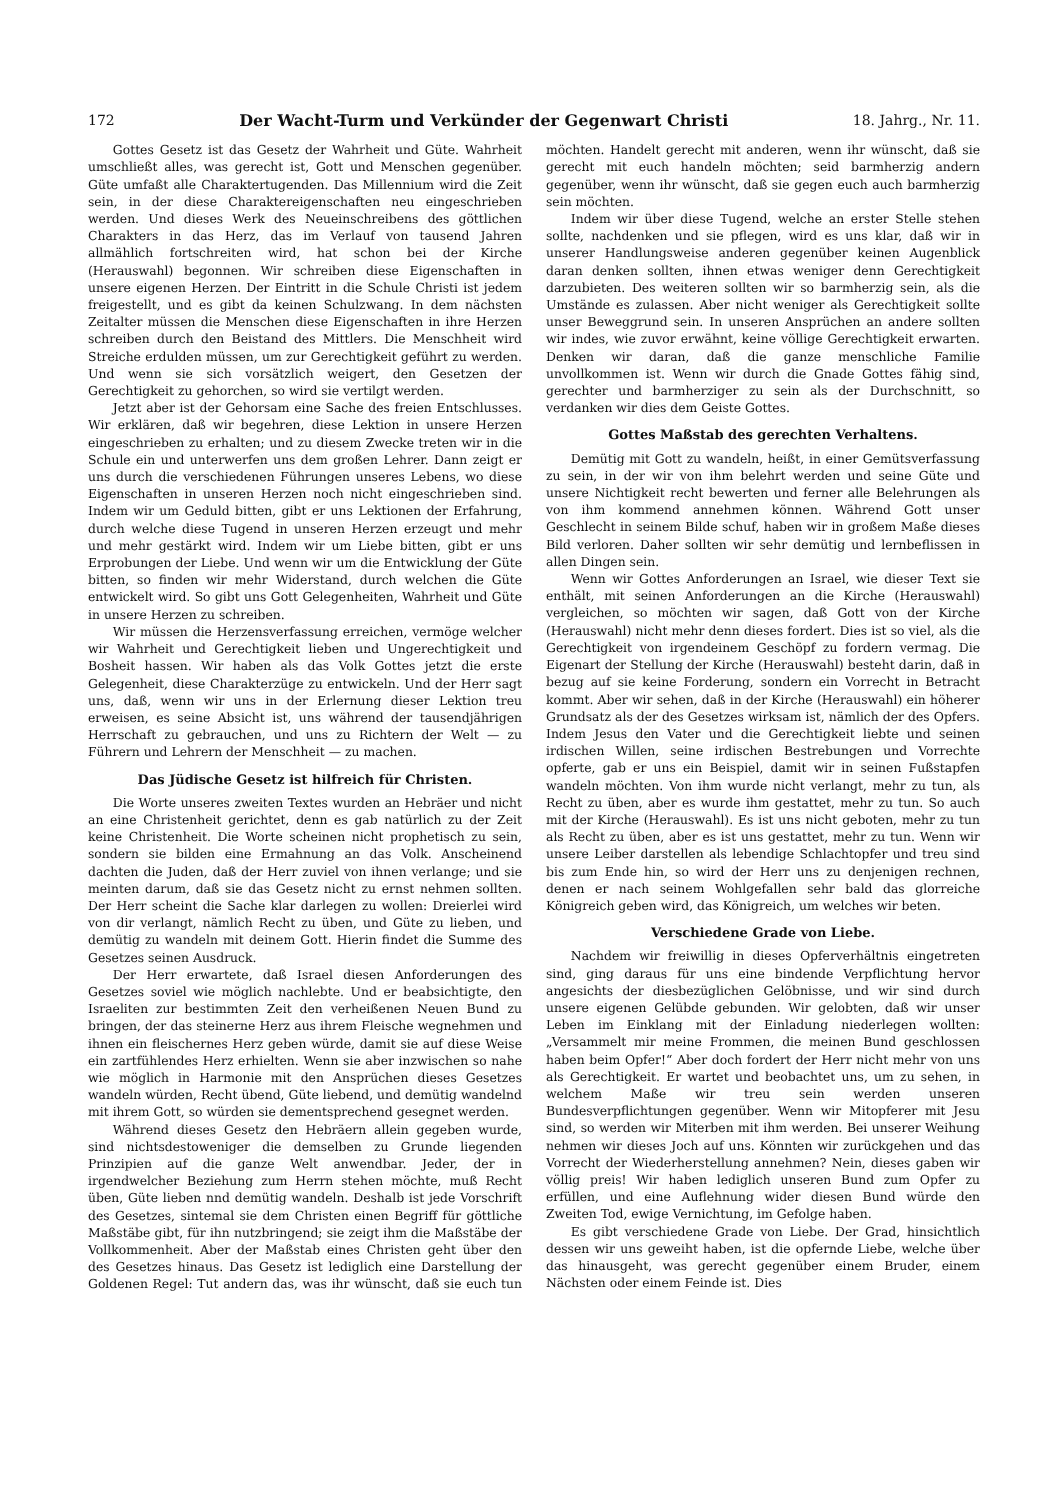172 Der Wacht-Turm und Verkünder der Gegenwart Christi 18. Jahrg., Nr. 11.
Gottes Gesetz ist das Gesetz der Wahrheit und Güte. Wahrheit umschließt alles, was gerecht ist, Gott und Menschen gegenüber. Güte umfaßt alle Charaktertugenden. Das Millennium wird die Zeit sein, in der diese Charaktereigenschaften neu eingeschrieben werden. Und dieses Werk des Neueinschreibens des göttlichen Charakters in das Herz, das im Verlauf von tausend Jahren allmählich fortschreiten wird, hat schon bei der Kirche (Herauswahl) begonnen. Wir schreiben diese Eigenschaften in unsere eigenen Herzen. Der Eintritt in die Schule Christi ist jedem freigestellt, und es gibt da keinen Schulzwang. In dem nächsten Zeitalter müssen die Menschen diese Eigenschaften in ihre Herzen schreiben durch den Beistand des Mittlers. Die Menschheit wird Streiche erdulden müssen, um zur Gerechtigkeit geführt zu werden. Und wenn sie sich vorsätzlich weigert, den Gesetzen der Gerechtigkeit zu gehorchen, so wird sie vertilgt werden.
Jetzt aber ist der Gehorsam eine Sache des freien Entschlusses. Wir erklären, daß wir begehren, diese Lektion in unsere Herzen eingeschrieben zu erhalten; und zu diesem Zwecke treten wir in die Schule ein und unterwerfen uns dem großen Lehrer. Dann zeigt er uns durch die verschiedenen Führungen unseres Lebens, wo diese Eigenschaften in unseren Herzen noch nicht eingeschrieben sind. Indem wir um Geduld bitten, gibt er uns Lektionen der Erfahrung, durch welche diese Tugend in unseren Herzen erzeugt und mehr und mehr gestärkt wird. Indem wir um Liebe bitten, gibt er uns Erprobungen der Liebe. Und wenn wir um die Entwicklung der Güte bitten, so finden wir mehr Widerstand, durch welchen die Güte entwickelt wird. So gibt uns Gott Gelegenheiten, Wahrheit und Güte in unsere Herzen zu schreiben.
Wir müssen die Herzensverfassung erreichen, vermöge welcher wir Wahrheit und Gerechtigkeit lieben und Ungerechtigkeit und Bosheit hassen. Wir haben als das Volk Gottes jetzt die erste Gelegenheit, diese Charakterzüge zu entwickeln. Und der Herr sagt uns, daß, wenn wir uns in der Erlernung dieser Lektion treu erweisen, es seine Absicht ist, uns während der tausendjährigen Herrschaft zu gebrauchen, und uns zu Richtern der Welt — zu Führern und Lehrern der Menschheit — zu machen.
Das Jüdische Gesetz ist hilfreich für Christen.
Die Worte unseres zweiten Textes wurden an Hebräer und nicht an eine Christenheit gerichtet, denn es gab natürlich zu der Zeit keine Christenheit. Die Worte scheinen nicht prophetisch zu sein, sondern sie bilden eine Ermahnung an das Volk. Anscheinend dachten die Juden, daß der Herr zuviel von ihnen verlange; und sie meinten darum, daß sie das Gesetz nicht zu ernst nehmen sollten. Der Herr scheint die Sache klar darlegen zu wollen: Dreierlei wird von dir verlangt, nämlich Recht zu üben, und Güte zu lieben, und demütig zu wandeln mit deinem Gott. Hierin findet die Summe des Gesetzes seinen Ausdruck.
Der Herr erwartete, daß Israel diesen Anforderungen des Gesetzes soviel wie möglich nachlebte. Und er beabsichtigte, den Israeliten zur bestimmten Zeit den verheißenen Neuen Bund zu bringen, der das steinerne Herz aus ihrem Fleische wegnehmen und ihnen ein fleischernes Herz geben würde, damit sie auf diese Weise ein zartfühlendes Herz erhielten. Wenn sie aber inzwischen so nahe wie möglich in Harmonie mit den Ansprüchen dieses Gesetzes wandeln würden, Recht übend, Güte liebend, und demütig wandelnd mit ihrem Gott, so würden sie dementsprechend gesegnet werden.
Während dieses Gesetz den Hebräern allein gegeben wurde, sind nichtsdestoweniger die demselben zu Grunde liegenden Prinzipien auf die ganze Welt anwendbar. Jeder, der in irgendwelcher Beziehung zum Herrn stehen möchte, muß Recht üben, Güte lieben nnd demütig wandeln. Deshalb ist jede Vorschrift des Gesetzes, sintemal sie dem Christen einen Begriff für göttliche Maßstäbe gibt, für ihn nutzbringend; sie zeigt ihm die Maßstäbe der Vollkommenheit. Aber der Maßstab eines Christen geht über den des Gesetzes hinaus. Das Gesetz ist lediglich eine Darstellung der Goldenen Regel: Tut andern das, was ihr wünscht, daß sie euch tun möchten. Handelt gerecht mit anderen, wenn ihr wünscht, daß sie gerecht mit euch handeln möchten; seid barmherzig andern gegenüber, wenn ihr wünscht, daß sie gegen euch auch barmherzig sein möchten.
Indem wir über diese Tugend, welche an erster Stelle stehen sollte, nachdenken und sie pflegen, wird es uns klar, daß wir in unserer Handlungsweise anderen gegenüber keinen Augenblick daran denken sollten, ihnen etwas weniger denn Gerechtigkeit darzubieten. Des weiteren sollten wir so barmherzig sein, als die Umstände es zulassen. Aber nicht weniger als Gerechtigkeit sollte unser Beweggrund sein. In unseren Ansprüchen an andere sollten wir indes, wie zuvor erwähnt, keine völlige Gerechtigkeit erwarten. Denken wir daran, daß die ganze menschliche Familie unvollkommen ist. Wenn wir durch die Gnade Gottes fähig sind, gerechter und barmherziger zu sein als der Durchschnitt, so verdanken wir dies dem Geiste Gottes.
Gottes Maßstab des gerechten Verhaltens.
Demütig mit Gott zu wandeln, heißt, in einer Gemütsverfassung zu sein, in der wir von ihm belehrt werden und seine Güte und unsere Nichtigkeit recht bewerten und ferner alle Belehrungen als von ihm kommend annehmen können. Während Gott unser Geschlecht in seinem Bilde schuf, haben wir in großem Maße dieses Bild verloren. Daher sollten wir sehr demütig und lernbeflissen in allen Dingen sein.
Wenn wir Gottes Anforderungen an Israel, wie dieser Text sie enthält, mit seinen Anforderungen an die Kirche (Herauswahl) vergleichen, so möchten wir sagen, daß Gott von der Kirche (Herauswahl) nicht mehr denn dieses fordert. Dies ist so viel, als die Gerechtigkeit von irgendeinem Geschöpf zu fordern vermag. Die Eigenart der Stellung der Kirche (Herauswahl) besteht darin, daß in bezug auf sie keine Forderung, sondern ein Vorrecht in Betracht kommt. Aber wir sehen, daß in der Kirche (Herauswahl) ein höherer Grundsatz als der des Gesetzes wirksam ist, nämlich der des Opfers. Indem Jesus den Vater und die Gerechtigkeit liebte und seinen irdischen Willen, seine irdischen Bestrebungen und Vorrechte opferte, gab er uns ein Beispiel, damit wir in seinen Fußstapfen wandeln möchten. Von ihm wurde nicht verlangt, mehr zu tun, als Recht zu üben, aber es wurde ihm gestattet, mehr zu tun. So auch mit der Kirche (Herauswahl). Es ist uns nicht geboten, mehr zu tun als Recht zu üben, aber es ist uns gestattet, mehr zu tun. Wenn wir unsere Leiber darstellen als lebendige Schlachtopfer und treu sind bis zum Ende hin, so wird der Herr uns zu denjenigen rechnen, denen er nach seinem Wohlgefallen sehr bald das glorreiche Königreich geben wird, das Königreich, um welches wir beten.
Verschiedene Grade von Liebe.
Nachdem wir freiwillig in dieses Opferverhältnis eingetreten sind, ging daraus für uns eine bindende Verpflichtung hervor angesichts der diesbezüglichen Gelöbnisse, und wir sind durch unsere eigenen Gelübde gebunden. Wir gelobten, daß wir unser Leben im Einklang mit der Einladung niederlegen wollten: „Versammelt mir meine Frommen, die meinen Bund geschlossen haben beim Opfer!“ Aber doch fordert der Herr nicht mehr von uns als Gerechtigkeit. Er wartet und beobachtet uns, um zu sehen, in welchem Maße wir treu sein werden unseren Bundesverpflichtungen gegenüber. Wenn wir Mitopferer mit Jesu sind, so werden wir Miterben mit ihm werden. Bei unserer Weihung nehmen wir dieses Joch auf uns. Könnten wir zurückgehen und das Vorrecht der Wiederherstellung annehmen? Nein, dieses gaben wir völlig preis! Wir haben lediglich unseren Bund zum Opfer zu erfüllen, und eine Auflehnung wider diesen Bund würde den Zweiten Tod, ewige Vernichtung, im Gefolge haben.
Es gibt verschiedene Grade von Liebe. Der Grad, hinsichtlich dessen wir uns geweiht haben, ist die opfernde Liebe, welche über das hinausgeht, was gerecht gegenüber einem Bruder, einem Nächsten oder einem Feinde ist. Dies